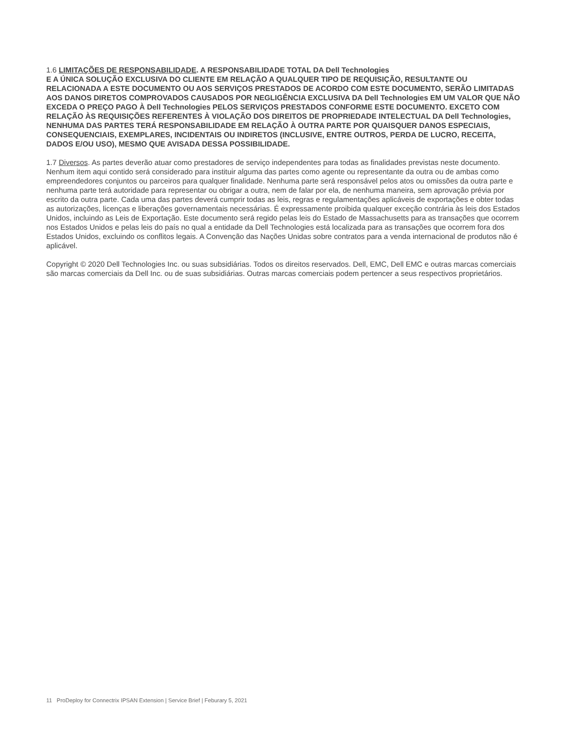1.6 LIMITAÇÕES DE RESPONSABILIDADE. A RESPONSABILIDADE TOTAL DA Dell Technologies
E A ÚNICA SOLUÇÃO EXCLUSIVA DO CLIENTE EM RELAÇÃO A QUALQUER TIPO DE REQUISIÇÃO, RESULTANTE OU RELACIONADA A ESTE DOCUMENTO OU AOS SERVIÇOS PRESTADOS DE ACORDO COM ESTE DOCUMENTO, SERÃO LIMITADAS AOS DANOS DIRETOS COMPROVADOS CAUSADOS POR NEGLIGÊNCIA EXCLUSIVA DA Dell Technologies EM UM VALOR QUE NÃO EXCEDA O PREÇO PAGO À Dell Technologies PELOS SERVIÇOS PRESTADOS CONFORME ESTE DOCUMENTO. EXCETO COM RELAÇÃO ÀS REQUISIÇÕES REFERENTES À VIOLAÇÃO DOS DIREITOS DE PROPRIEDADE INTELECTUAL DA Dell Technologies, NENHUMA DAS PARTES TERÁ RESPONSABILIDADE EM RELAÇÃO À OUTRA PARTE POR QUAISQUER DANOS ESPECIAIS, CONSEQUENCIAIS, EXEMPLARES, INCIDENTAIS OU INDIRETOS (INCLUSIVE, ENTRE OUTROS, PERDA DE LUCRO, RECEITA, DADOS E/OU USO), MESMO QUE AVISADA DESSA POSSIBILIDADE.
1.7 Diversos. As partes deverão atuar como prestadores de serviço independentes para todas as finalidades previstas neste documento. Nenhum item aqui contido será considerado para instituir alguma das partes como agente ou representante da outra ou de ambas como empreendedores conjuntos ou parceiros para qualquer finalidade. Nenhuma parte será responsável pelos atos ou omissões da outra parte e nenhuma parte terá autoridade para representar ou obrigar a outra, nem de falar por ela, de nenhuma maneira, sem aprovação prévia por escrito da outra parte. Cada uma das partes deverá cumprir todas as leis, regras e regulamentações aplicáveis de exportações e obter todas as autorizações, licenças e liberações governamentais necessárias. É expressamente proibida qualquer exceção contrária às leis dos Estados Unidos, incluindo as Leis de Exportação. Este documento será regido pelas leis do Estado de Massachusetts para as transações que ocorrem nos Estados Unidos e pelas leis do país no qual a entidade da Dell Technologies está localizada para as transações que ocorrem fora dos Estados Unidos, excluindo os conflitos legais. A Convenção das Nações Unidas sobre contratos para a venda internacional de produtos não é aplicável.
Copyright © 2020 Dell Technologies Inc. ou suas subsidiárias. Todos os direitos reservados. Dell, EMC, Dell EMC e outras marcas comerciais são marcas comerciais da Dell Inc. ou de suas subsidiárias. Outras marcas comerciais podem pertencer a seus respectivos proprietários.
11 ProDeploy for Connectrix IPSAN Extension | Service Brief | Feburary 5, 2021